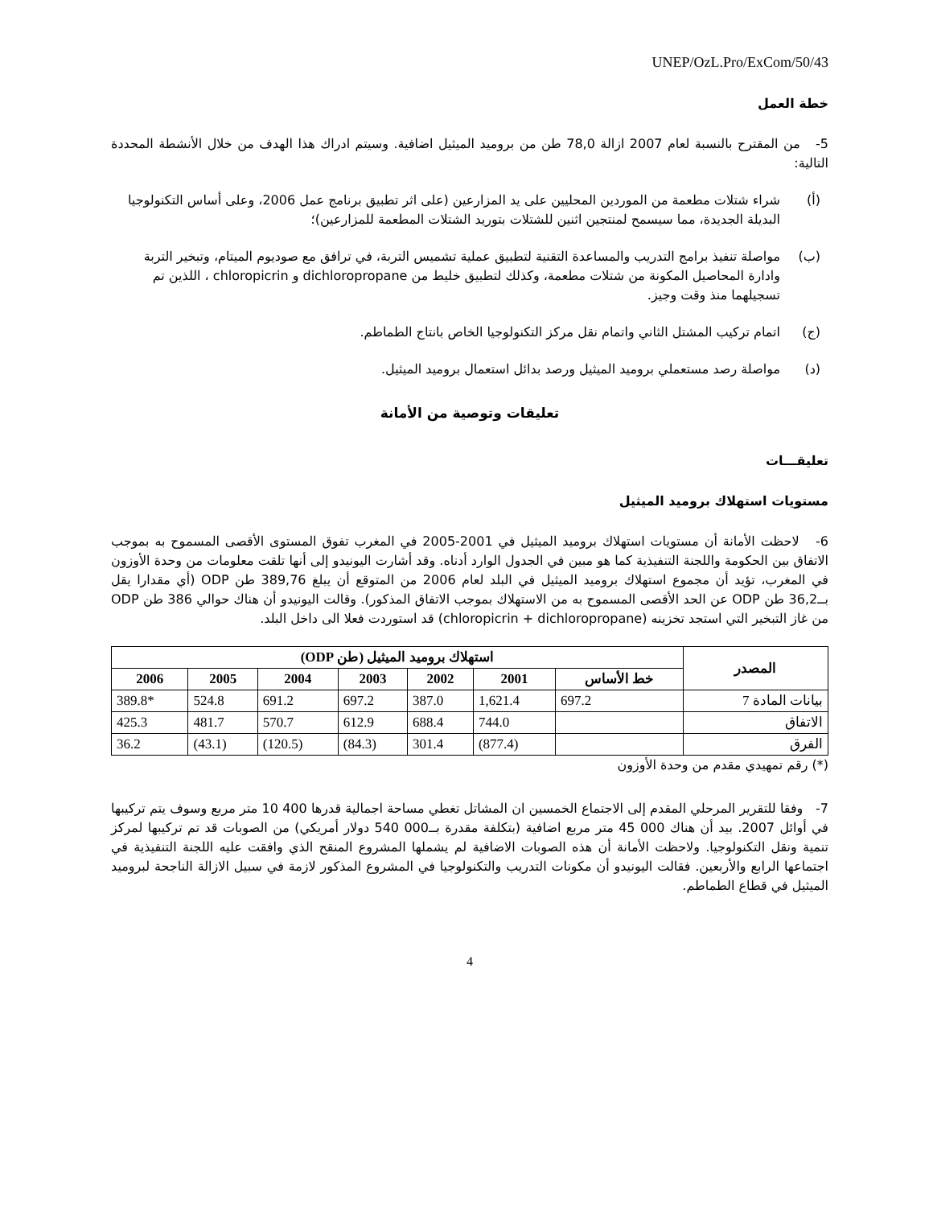UNEP/OzL.Pro/ExCom/50/43
خطة العمل
5- من المقترح بالنسبة لعام 2007 ازالة 78,0 طن من بروميد الميثيل اضافية. وسيتم ادراك هذا الهدف من خلال الأنشطة المحددة التالية:
(أ) شراء شتلات مطعمة من الموردين المحليين على يد المزارعين (على اثر تطبيق برنامج عمل 2006، وعلى أساس التكنولوجيا البديلة الجديدة، مما سيسمح لمنتجين اثنين للشتلات بتوريد الشتلات المطعمة للمزارعين)؛
(ب) مواصلة تنفيذ برامج التدريب والمساعدة التقنية لتطبيق عملية تشميس التربة، في ترافق مع صوديوم الميتام، وتبخير التربة وادارة المحاصيل المكونة من شتلات مطعمة، وكذلك لتطبيق خليط من dichloropropane و chloropicrin ، اللذين تم تسجيلهما منذ وقت وجيز.
(ج) اتمام تركيب المشتل الثاني واتمام نقل مركز التكنولوجيا الخاص بانتاج الطماطم.
(د) مواصلة رصد مستعملي بروميد الميثيل ورصد بدائل استعمال بروميد الميثيل.
تعليقات وتوصية من الأمانة
تعليقـــات
مستويات استهلاك بروميد الميثيل
6- لاحظت الأمانة أن مستويات استهلاك بروميد الميثيل في 2001-2005 في المغرب تفوق المستوى الأقصى المسموح به بموجب الاتفاق بين الحكومة واللجنة التنفيذية كما هو مبين في الجدول الوارد أدناه. وقد أشارت اليونيدو إلى أنها تلقت معلومات من وحدة الأوزون في المغرب، تؤيد أن مجموع استهلاك بروميد الميثيل في البلد لعام 2006 من المتوقع أن يبلغ 389,76 طن ODP (أي مقدارا يقل بــ36,2 طن ODP عن الحد الأقصى المسموح به من الاستهلاك بموجب الاتفاق المذكور). وقالت اليونيدو أن هناك حوالي 386 طن ODP من غاز التبخير التي استجد تخزينه (chloropicrin + dichloropropane) قد استوردت فعلا الى داخل البلد.
| المصدر | استهلاك بروميد الميثيل (طن ODP) | | | | | | |
| --- | --- | --- | --- | --- | --- | --- | --- |
| | خط الأساس | 2001 | 2002 | 2003 | 2004 | 2005 | 2006 |
| بيانات المادة 7 | 697.2 | 1,621.4 | 387.0 | 697.2 | 691.2 | 524.8 | 389.8* |
| الاتفاق | | 744.0 | 688.4 | 612.9 | 570.7 | 481.7 | 425.3 |
| الفرق | | (877.4) | 301.4 | (84.3) | (120.5) | (43.1) | 36.2 |
(*) رقم تمهيدي مقدم من وحدة الأوزون
7- وفقا للتقرير المرحلي المقدم إلى الاجتماع الخمسين ان المشاتل تغطي مساحة اجمالية قدرها 400 10 متر مربع وسوف يتم تركيبها في أوائل 2007. بيد أن هناك 000 45 متر مربع اضافية (بتكلفة مقدرة بــ000 540 دولار أمريكي) من الصوبات قد تم تركيبها لمركز تنمية ونقل التكنولوجيا. ولاحظت الأمانة أن هذه الصوبات الاضافية لم يشملها المشروع المنقح الذي وافقت عليه اللجنة التنفيذية في اجتماعها الرابع والأربعين. فقالت اليونيدو أن مكونات التدريب والتكنولوجيا في المشروع المذكور لازمة في سبيل الازالة الناجحة لبروميد الميثيل في قطاع الطماطم.
4